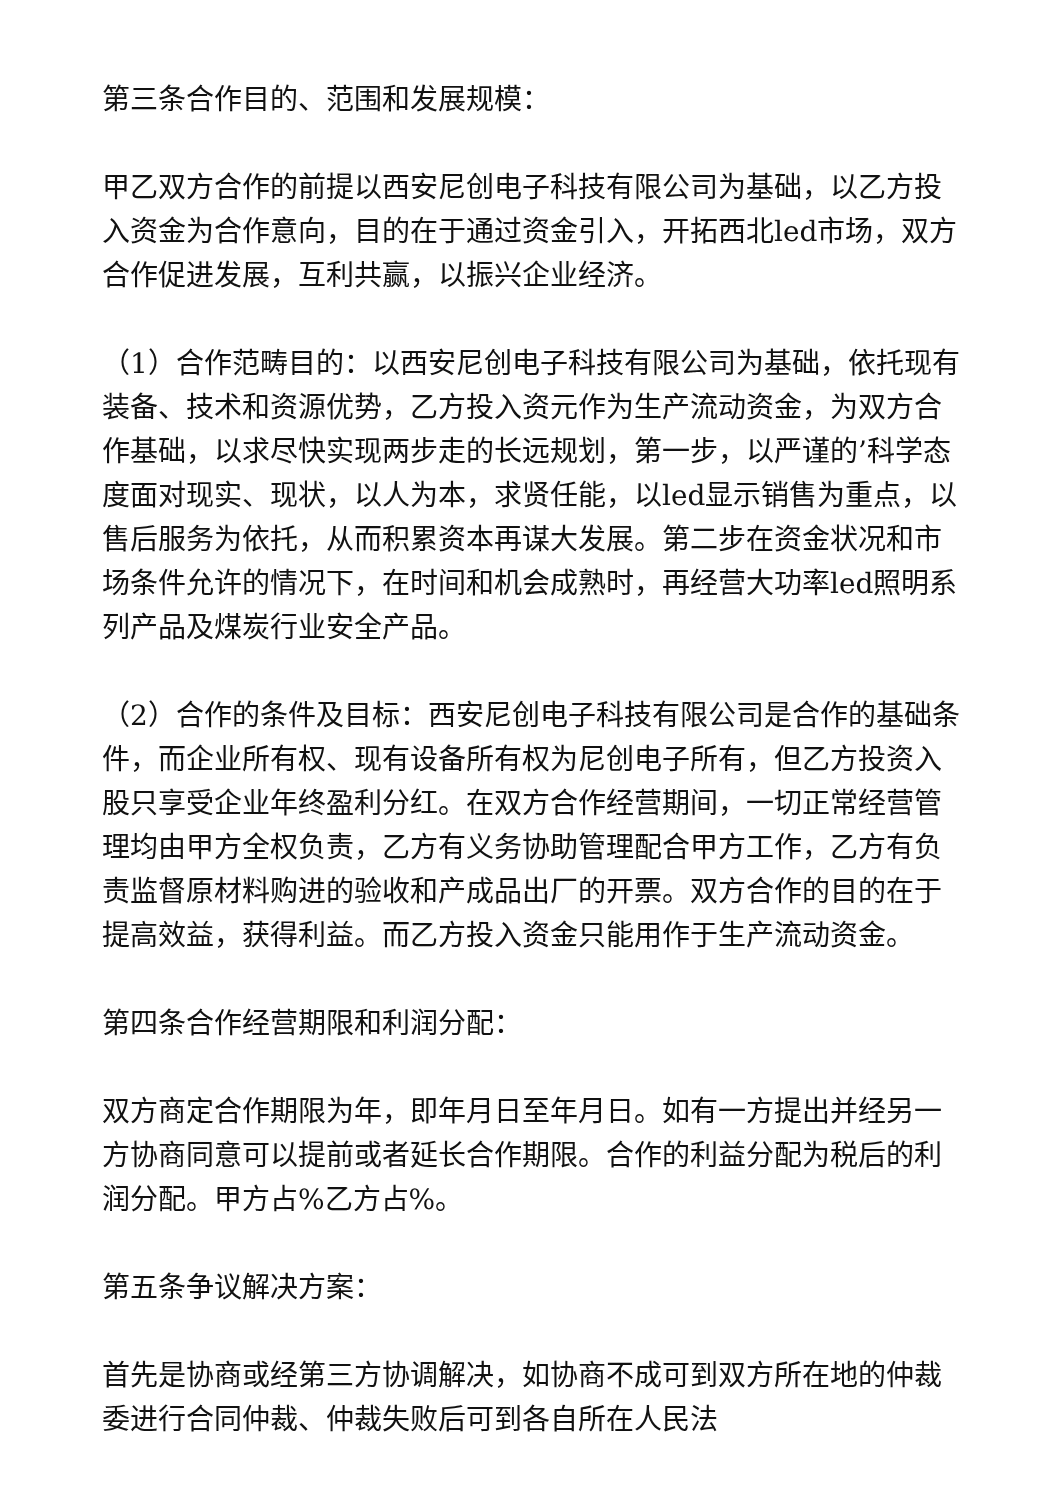第三条合作目的、范围和发展规模：
甲乙双方合作的前提以西安尼创电子科技有限公司为基础，以乙方投入资金为合作意向，目的在于通过资金引入，开拓西北led市场，双方合作促进发展，互利共赢，以振兴企业经济。
（1）合作范畴目的：以西安尼创电子科技有限公司为基础，依托现有装备、技术和资源优势，乙方投入资元作为生产流动资金，为双方合作基础，以求尽快实现两步走的长远规划，第一步，以严谨的’科学态度面对现实、现状，以人为本，求贤任能，以led显示销售为重点，以售后服务为依托，从而积累资本再谋大发展。第二步在资金状况和市场条件允许的情况下，在时间和机会成熟时，再经营大功率led照明系列产品及煤炭行业安全产品。
（2）合作的条件及目标：西安尼创电子科技有限公司是合作的基础条件，而企业所有权、现有设备所有权为尼创电子所有，但乙方投资入股只享受企业年终盈利分红。在双方合作经营期间，一切正常经营管理均由甲方全权负责，乙方有义务协助管理配合甲方工作，乙方有负责监督原材料购进的验收和产成品出厂的开票。双方合作的目的在于提高效益，获得利益。而乙方投入资金只能用作于生产流动资金。
第四条合作经营期限和利润分配：
双方商定合作期限为年，即年月日至年月日。如有一方提出并经另一方协商同意可以提前或者延长合作期限。合作的利益分配为税后的利润分配。甲方占%乙方占%。
第五条争议解决方案：
首先是协商或经第三方协调解决，如协商不成可到双方所在地的仲裁委进行合同仲裁、仲裁失败后可到各自所在人民法